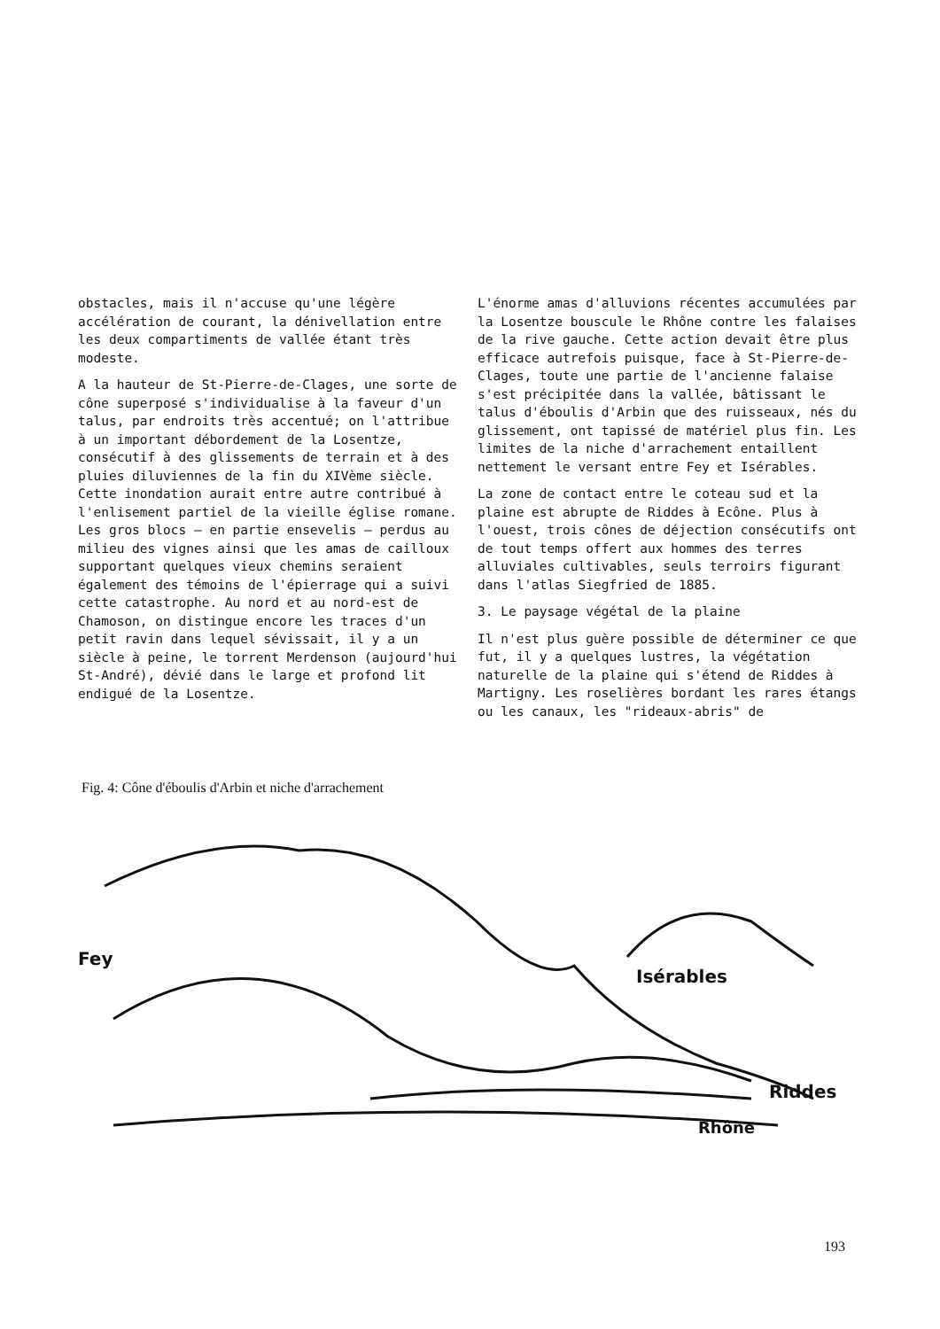obstacles, mais il n'accuse qu'une légère accélération de courant, la dénivellation entre les deux compartiments de vallée étant très modeste.
A la hauteur de St-Pierre-de-Clages, une sorte de cône superposé s'individualise à la faveur d'un talus, par endroits très accentué; on l'attribue à un important débordement de la Losentze, consécutif à des glissements de terrain et à des pluies diluviennes de la fin du XIVème siècle. Cette inondation aurait entre autre contribué à l'enlisement partiel de la vieille église romane. Les gros blocs — en partie ensevelis — perdus au milieu des vignes ainsi que les amas de cailloux supportant quelques vieux chemins seraient également des témoins de l'épierrage qui a suivi cette catastrophe. Au nord et au nord-est de Chamoson, on distingue encore les traces d'un petit ravin dans lequel sévissait, il y a un siècle à peine, le torrent Merdenson (aujourd'hui St-André), dévié dans le large et profond lit endigué de la Losentze.
L'énorme amas d'alluvions récentes accumulées par la Losentze bouscule le Rhône contre les falaises de la rive gauche. Cette action devait être plus efficace autrefois puisque, face à St-Pierre-de-Clages, toute une partie de l'ancienne falaise s'est précipitée dans la vallée, bâtissant le talus d'éboulis d'Arbin que des ruisseaux, nés du glissement, ont tapissé de matériel plus fin. Les limites de la niche d'arrachement entaillent nettement le versant entre Fey et Isérables.
La zone de contact entre le coteau sud et la plaine est abrupte de Riddes à Ecône. Plus à l'ouest, trois cônes de déjection consécutifs ont de tout temps offert aux hommes des terres alluviales cultivables, seuls terroirs figurant dans l'atlas Siegfried de 1885.
3. Le paysage végétal de la plaine
Il n'est plus guère possible de déterminer ce que fut, il y a quelques lustres, la végétation naturelle de la plaine qui s'étend de Riddes à Martigny. Les roselières bordant les rares étangs ou les canaux, les "rideaux-abris" de
Fig. 4: Cône d'éboulis d'Arbin et niche d'arrachement
Fey
Isérables
Riddes
Rhône
193